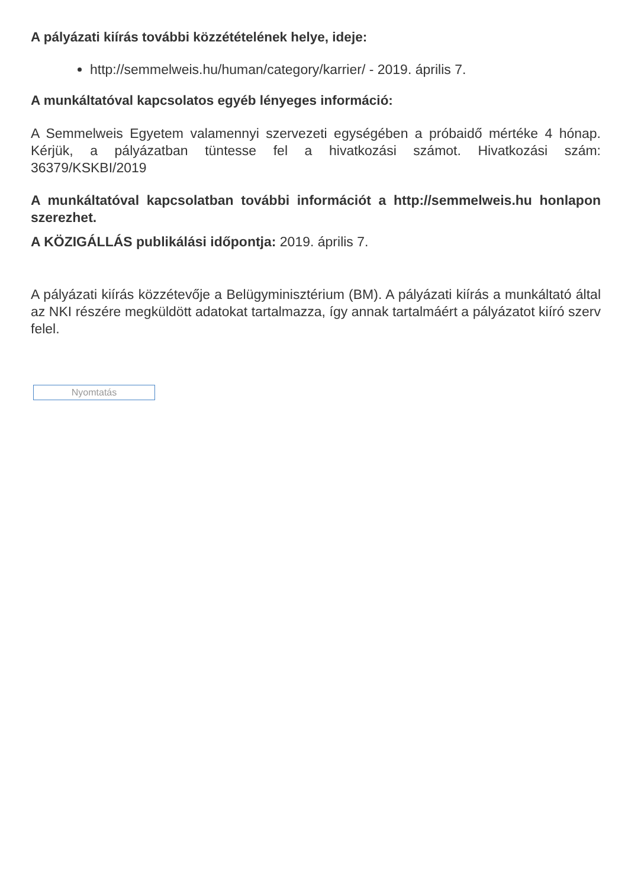A pályázati kiírás további közzétételének helye, ideje:
http://semmelweis.hu/human/category/karrier/ - 2019. április 7.
A munkáltatóval kapcsolatos egyéb lényeges információ:
A Semmelweis Egyetem valamennyi szervezeti egységében a próbaidő mértéke 4 hónap. Kérjük, a pályázatban tüntesse fel a hivatkozási számot. Hivatkozási szám: 36379/KSKBI/2019
A munkáltatóval kapcsolatban további információt a http://semmelweis.hu honlapon szerezhet.
A KÖZIGÁLLÁS publikálási időpontja: 2019. április 7.
A pályázati kiírás közzétevője a Belügyminisztérium (BM). A pályázati kiírás a munkáltató által az NKI részére megküldött adatokat tartalmazza, így annak tartalmáért a pályázatot kiíró szerv felel.
Nyomtatás